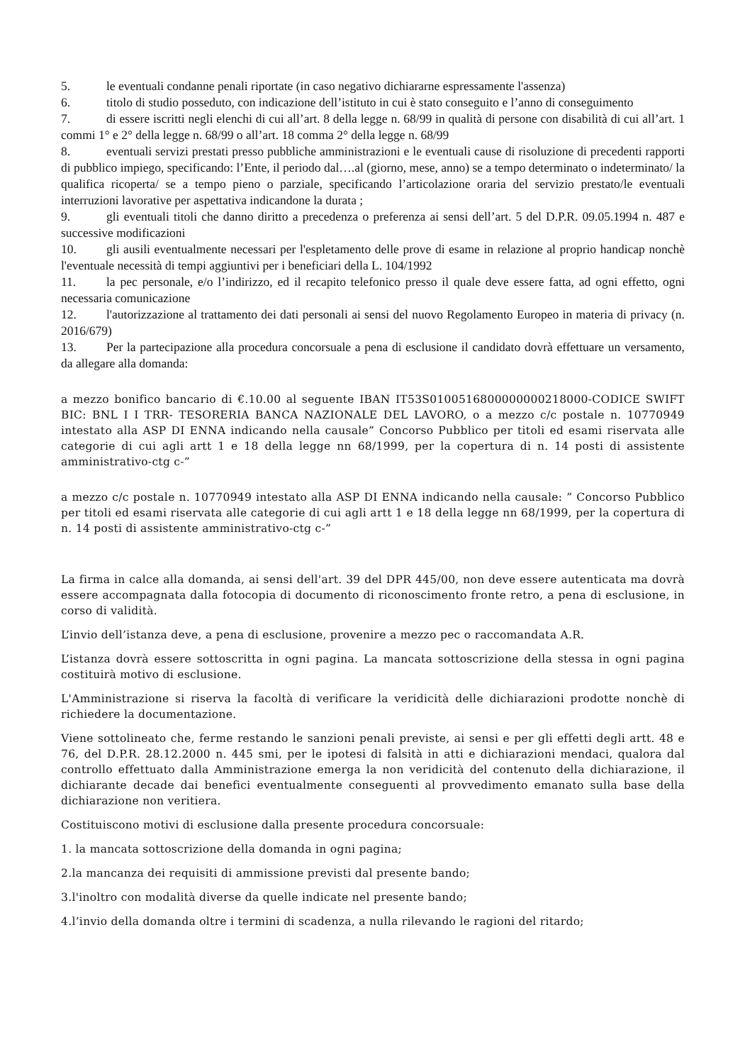5. le eventuali condanne penali riportate (in caso negativo dichiararne espressamente l'assenza)
6. titolo di studio posseduto, con indicazione dell’istituto in cui è stato conseguito e l’anno di conseguimento
7. di essere iscritti negli elenchi di cui all’art. 8 della legge n. 68/99 in qualità di persone con disabilità di cui all’art. 1 commi 1° e 2° della legge n. 68/99 o all’art. 18 comma 2° della legge n. 68/99
8. eventuali servizi prestati presso pubbliche amministrazioni e le eventuali cause di risoluzione di precedenti rapporti di pubblico impiego, specificando: l’Ente, il periodo dal….al (giorno, mese, anno) se a tempo determinato o indeterminato/ la qualifica ricoperta/ se a tempo pieno o parziale, specificando l’articolazione oraria del servizio prestato/le eventuali interruzioni lavorative per aspettativa indicandone la durata ;
9. gli eventuali titoli che danno diritto a precedenza o preferenza ai sensi dell’art. 5 del D.P.R. 09.05.1994 n. 487 e successive modificazioni
10. gli ausili eventualmente necessari per l'espletamento delle prove di esame in relazione al proprio handicap nonchè l'eventuale necessità di tempi aggiuntivi per i beneficiari della L. 104/1992
11. la pec personale, e/o l’indirizzo, ed il recapito telefonico presso il quale deve essere fatta, ad ogni effetto, ogni necessaria comunicazione
12. l'autorizzazione al trattamento dei dati personali ai sensi del nuovo Regolamento Europeo in materia di privacy (n. 2016/679)
13. Per la partecipazione alla procedura concorsuale a pena di esclusione il candidato dovrà effettuare un versamento, da allegare alla domanda:
a mezzo bonifico bancario di €.10.00 al seguente IBAN IT53S0100516800000000218000-CODICE SWIFT BIC: BNL I I TRR- TESORERIA BANCA NAZIONALE DEL LAVORO, o a mezzo c/c postale n. 10770949 intestato alla ASP DI ENNA indicando nella causale” Concorso Pubblico per titoli ed esami riservata alle categorie di cui agli artt 1 e 18 della legge nn 68/1999, per la copertura di n. 14 posti di assistente amministrativo-ctg c-”
a mezzo c/c postale n. 10770949 intestato alla ASP DI ENNA indicando nella causale: ” Concorso Pubblico per titoli ed esami riservata alle categorie di cui agli artt 1 e 18 della legge nn 68/1999, per la copertura di n. 14 posti di assistente amministrativo-ctg c-”
La firma in calce alla domanda, ai sensi dell'art. 39 del DPR 445/00, non deve essere autenticata ma dovrà essere accompagnata dalla fotocopia di documento di riconoscimento fronte retro, a pena di esclusione, in corso di validità.
L’invio dell’istanza deve, a pena di esclusione, provenire a mezzo pec o raccomandata A.R.
L’istanza dovrà essere sottoscritta in ogni pagina. La mancata sottoscrizione della stessa in ogni pagina costituirà motivo di esclusione.
L'Amministrazione si riserva la facoltà di verificare la veridicità delle dichiarazioni prodotte nonchè di richiedere la documentazione.
Viene sottolineato che, ferme restando le sanzioni penali previste, ai sensi e per gli effetti degli artt. 48 e 76, del D.P.R. 28.12.2000 n. 445 smi, per le ipotesi di falsità in atti e dichiarazioni mendaci, qualora dal controllo effettuato dalla Amministrazione emerga la non veridicità del contenuto della dichiarazione, il dichiarante decade dai benefici eventualmente conseguenti al provvedimento emanato sulla base della dichiarazione non veritiera.
Costituiscono motivi di esclusione dalla presente procedura concorsuale:
1. la mancata sottoscrizione della domanda in ogni pagina;
2.la mancanza dei requisiti di ammissione previsti dal presente bando;
3.l'inoltro con modalità diverse da quelle indicate nel presente bando;
4.l’invio della domanda oltre i termini di scadenza, a nulla rilevando le ragioni del ritardo;